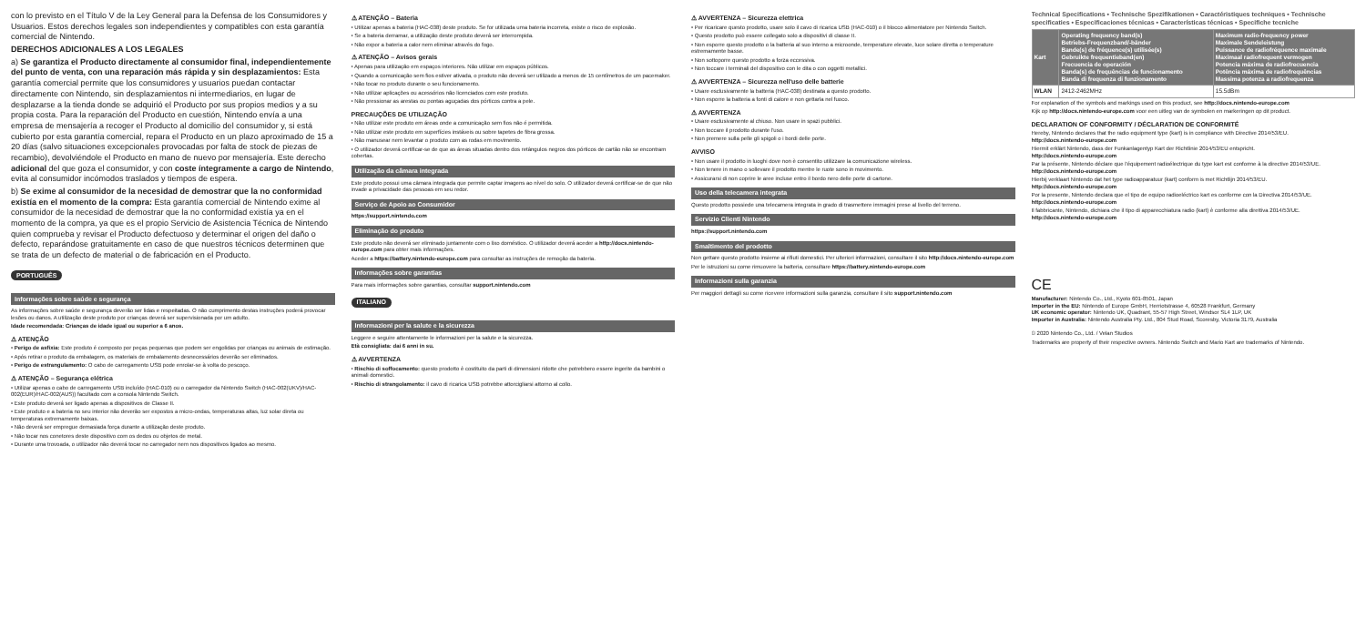con lo previsto en el Título V de la Ley General para la Defensa de los Consumidores y Usuarios. Estos derechos legales son independientes y compatibles con esta garantía comercial de Nintendo.
DERECHOS ADICIONALES A LOS LEGALES
a) Se garantiza el Producto directamente al consumidor final, independientemente del punto de venta, con una reparación más rápida y sin desplazamientos: Esta garantía comercial permite que los consumidores y usuarios puedan contactar directamente con Nintendo, sin desplazamientos ni intermediarios, en lugar de desplazarse a la tienda donde se adquirió el Producto por sus propios medios y a su propia costa. Para la reparación del Producto en cuestión, Nintendo envía a una empresa de mensajería a recoger el Producto al domicilio del consumidor y, si está cubierto por esta garantía comercial, repara el Producto en un plazo aproximado de 15 a 20 días (salvo situaciones excepcionales provocadas por falta de stock de piezas de recambio), devolviéndole el Producto en mano de nuevo por mensajería. Este derecho adicional del que goza el consumidor, y con coste íntegramente a cargo de Nintendo, evita al consumidor incómodos traslados y tiempos de espera.
b) Se exime al consumidor de la necesidad de demostrar que la no conformidad existía en el momento de la compra: Esta garantía comercial de Nintendo exime al consumidor de la necesidad de demostrar que la no conformidad existía ya en el momento de la compra, ya que es el propio Servicio de Asistencia Técnica de Nintendo quien comprueba y revisar el Producto defectuoso y determinar el origen del daño o defecto, reparándose gratuitamente en caso de que nuestros técnicos determinen que se trata de un defecto de material o de fabricación en el Producto.
PORTUGUÊS
Informações sobre saúde e segurança
As informações sobre saúde e segurança deverão ser lidas e respeitadas. O não cumprimento destas instruções poderá provocar lesões ou danos. A utilização deste produto por crianças deverá ser supervisionada por um adulto.
Idade recomendada: Crianças de idade igual ou superior a 6 anos.
⚠ ATENÇÃO
• Perigo de asfixia: Este produto é composto por peças pequenas que podem ser engolidas por crianças ou animais de estimação.
• Após retirar o produto da embalagem, os materiais de embalamento desnecessários deverão ser eliminados.
• Perigo de estrangulamento: O cabo de carregamento USB pode enrolar-se à volta do pescoço.
⚠ ATENÇÃO – Segurança elétrica
• Utilizar apenas o cabo de carregamento USB incluído (HAC-010) ou o carregador da Nintendo Switch (HAC-002(UKV)/HAC-002(EUR)/HAC-002(AUS)) facultado com a consola Nintendo Switch.
• Este produto deverá ser ligado apenas a dispositivos de Classe II.
• Este produto e a bateria no seu interior não deverão ser expostos a micro-ondas, temperaturas altas, luz solar direta ou temperaturas extremamente baixas.
• Não deverá ser empregue demasiada força durante a utilização deste produto.
• Não tocar nos conetores deste dispositivo com os dedos ou objetos de metal.
• Durante uma trovoada, o utilizador não deverá tocar no carregador nem nos dispositivos ligados ao mesmo.
⚠ ATENÇÃO – Bateria
• Utilizar apenas a bateria (HAC-038) deste produto. Se for utilizada uma bateria incorreta, existe o risco de explosão.
• Se a bateria derramar, a utilização deste produto deverá ser interrompida.
• Não expor a bateria a calor nem eliminar através do fogo.
⚠ ATENÇÃO – Avisos gerais
• Apenas para utilização em espaços interiores. Não utilizar em espaços públicos.
• Quando a comunicação sem fios estiver ativada, o produto não deverá ser utilizado a menos de 15 centímetros de um pacemaker.
• Não tocar no produto durante o seu funcionamento.
• Não utilizar aplicações ou acessórios não licenciados com este produto.
• Não pressionar as arestas ou pontas aguçadas dos pórticos contra a pele.
PRECAUÇÕES DE UTILIZAÇÃO
• Não utilizar este produto em áreas onde a comunicação sem fios não é permitida.
• Não utilizar este produto em superfícies instáveis ou sobre tapetes de fibra grossa.
• Não manusear nem levantar o produto com as rodas em movimento.
• O utilizador deverá certificar-se de que as áreas situadas dentro dos retângulos negros dos pórticos de cartão não se encontram cobertas.
Utilização da câmara integrada
Este produto possui uma câmara integrada que permite captar imagens ao nível do solo. O utilizador deverá certificar-se de que não invade a privacidade das pessoas em seu redor.
Serviço de Apoio ao Consumidor
https://support.nintendo.com
Eliminação do produto
Este produto não deverá ser eliminado juntamente com o lixo doméstico. O utilizador deverá aceder a http://docs.nintendo-europe.com para obter mais informações.
Aceder a https://battery.nintendo-europe.com para consultar as instruções de remoção da bateria.
Informações sobre garantias
Para mais informações sobre garantias, consultar support.nintendo.com
ITALIANO
Informazioni per la salute e la sicurezza
Leggere e seguire attentamente le informazioni per la salute e la sicurezza.
Età consigliata: dai 6 anni in su.
⚠ AVVERTENZA
• Rischio di soffocamento: questo prodotto è costituito da parti di dimensioni ridotte che potrebbero essere ingerite da bambini o animali domestici.
• Rischio di strangolamento: il cavo di ricarica USB potrebbe attorcigliarsi attorno al collo.
⚠ AVVERTENZA – Sicurezza elettrica
• Per ricaricare questo prodotto, usare solo il cavo di ricarica USB (HAC-010) o il blocco alimentatore per Nintendo Switch.
• Questo prodotto può essere collegato solo a dispositivi di classe II.
• Non esporre questo prodotto o la batteria al suo interno a microonde, temperature elevate, luce solare diretta o temperature estremamente basse.
• Non sottoporre questo prodotto a forza eccessiva.
• Non toccare i terminali del dispositivo con le dita o con oggetti metallici.
⚠ AVVERTENZA – Sicurezza nell'uso delle batterie
• Usare esclusivamente la batteria (HAC-038) destinata a questo prodotto.
• Non esporre la batteria a fonti di calore e non gettarla nel fuoco.
⚠ AVVERTENZA
• Usare esclusivamente al chiuso. Non usare in spazi pubblici.
• Non toccare il prodotto durante l'uso.
• Non premere sulla pelle gli spigoli o i bordi delle porte.
AVVISO
• Non usare il prodotto in luoghi dove non è consentito utilizzare la comunicazione wireless.
• Non tenere in mano o sollevare il prodotto mentre le ruote sono in movimento.
• Assicurarsi di non coprire le aree incluse entro il bordo nero delle porte di cartone.
Uso della telecamera integrata
Questo prodotto possiede una telecamera integrata in grado di trasmettere immagini prese al livello del terreno.
Servizio Clienti Nintendo
https://support.nintendo.com
Smaltimento del prodotto
Non gettare questo prodotto insieme ai rifiuti domestici. Per ulteriori informazioni, consultare il sito http://docs.nintendo-europe.com
Per le istruzioni su come rimuovere la batteria, consultare https://battery.nintendo-europe.com
Informazioni sulla garanzia
Per maggiori dettagli su come ricevere informazioni sulla garanzia, consultare il sito support.nintendo.com
Technical Specifications • Technische Spezifikationen • Caractéristiques techniques • Technische specificaties • Especificaciones técnicas • Características técnicas • Specifiche tecniche
| Kart | Operating frequency band(s) Betriebs-Frequenzband/-bänder Bande(s) de fréquence(s) utilisée(s) Gebruikte frequentieband(en) Frecuencia de operación Banda(s) de frequências de funcionamento Banda di frequenza di funzionamento | Maximum radio-frequency power Maximale Sendeleistung Puissance de radiofréquence maximale Maximaal radiofrequent vermogen Potencia máxima de radiofrecuencia Potência máxima de radiofrequências Massima potenza a radiofrequenza |
| --- | --- | --- |
| WLAN | 2412-2462MHz | 15.5dBm |
For explanation of the symbols and markings used on this product, see http://docs.nintendo-europe.com
Kijk op http://docs.nintendo-europe.com voor een uitleg van de symbolen en markeringen op dit product.
DECLARATION OF CONFORMITY / DÉCLARATION DE CONFORMITÉ
Hereby, Nintendo declares that the radio equipment type (kart) is in compliance with Directive 2014/53/EU.
http://docs.nintendo-europe.com
Hiermit erklärt Nintendo, dass der Funkanlagentyp Kart der Richtlinie 2014/53/EU entspricht.
http://docs.nintendo-europe.com
Par la présente, Nintendo déclare que l'équipement radioélectrique du type kart est conforme à la directive 2014/53/UE.
http://docs.nintendo-europe.com
Hierbij verklaart Nintendo dat het type radioapparatuur (kart) conform is met Richtlijn 2014/53/EU.
http://docs.nintendo-europe.com
Por la presente, Nintendo declara que el tipo de equipo radioeléctrico kart es conforme con la Directiva 2014/53/UE.
http://docs.nintendo-europe.com
Il fabbricante, Nintendo, dichiara che il tipo di apparecchiatura radio (kart) è conforme alla direttiva 2014/53/UE.
http://docs.nintendo-europe.com
CE
Manufacturer: Nintendo Co., Ltd., Kyoto 601-8501, Japan
Importer in the EU: Nintendo of Europe GmbH, Herriotstrasse 4, 60528 Frankfurt, Germany
UK economic operator: Nintendo UK, Quadrant, 55-57 High Street, Windsor SL4 1LP, UK
Importer in Australia: Nintendo Australia Pty. Ltd., 804 Stud Road, Scoresby, Victoria 3179, Australia
© 2020 Nintendo Co., Ltd. / Velan Studios
Trademarks are property of their respective owners. Nintendo Switch and Mario Kart are trademarks of Nintendo.